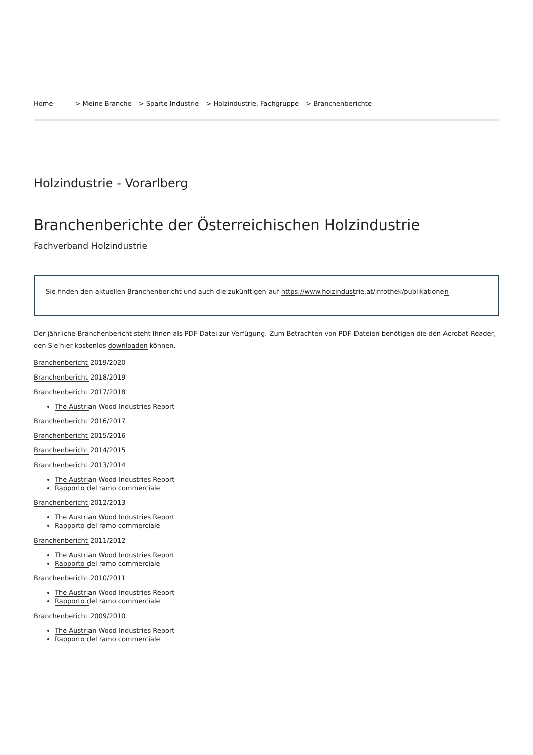Home > Meine Branche > Sparte Industrie > Holzindustrie, Fachgruppe > Branchenberichte
Holzindustrie - Vorarlberg
Branchenberichte der Österreichischen Holzindustrie
Fachverband Holzindustrie
Sie finden den aktuellen Branchenbericht und auch die zukünftigen auf https://www.holzindustrie.at/infothek/publikationen
Der jährliche Branchenbericht steht Ihnen als PDF-Datei zur Verfügung. Zum Betrachten von PDF-Dateien benötigen die den Acrobat-Reader, den Sie hier kostenlos downloaden können.
Branchenbericht 2019/2020
Branchenbericht 2018/2019
Branchenbericht 2017/2018
The Austrian Wood Industries Report
Branchenbericht 2016/2017
Branchenbericht 2015/2016
Branchenbericht 2014/2015
Branchenbericht 2013/2014
The Austrian Wood Industries Report
Rapporto del ramo commerciale
Branchenbericht 2012/2013
The Austrian Wood Industries Report
Rapporto del ramo commerciale
Branchenbericht 2011/2012
The Austrian Wood Industries Report
Rapporto del ramo commerciale
Branchenbericht 2010/2011
The Austrian Wood Industries Report
Rapporto del ramo commerciale
Branchenbericht 2009/2010
The Austrian Wood Industries Report
Rapporto del ramo commerciale